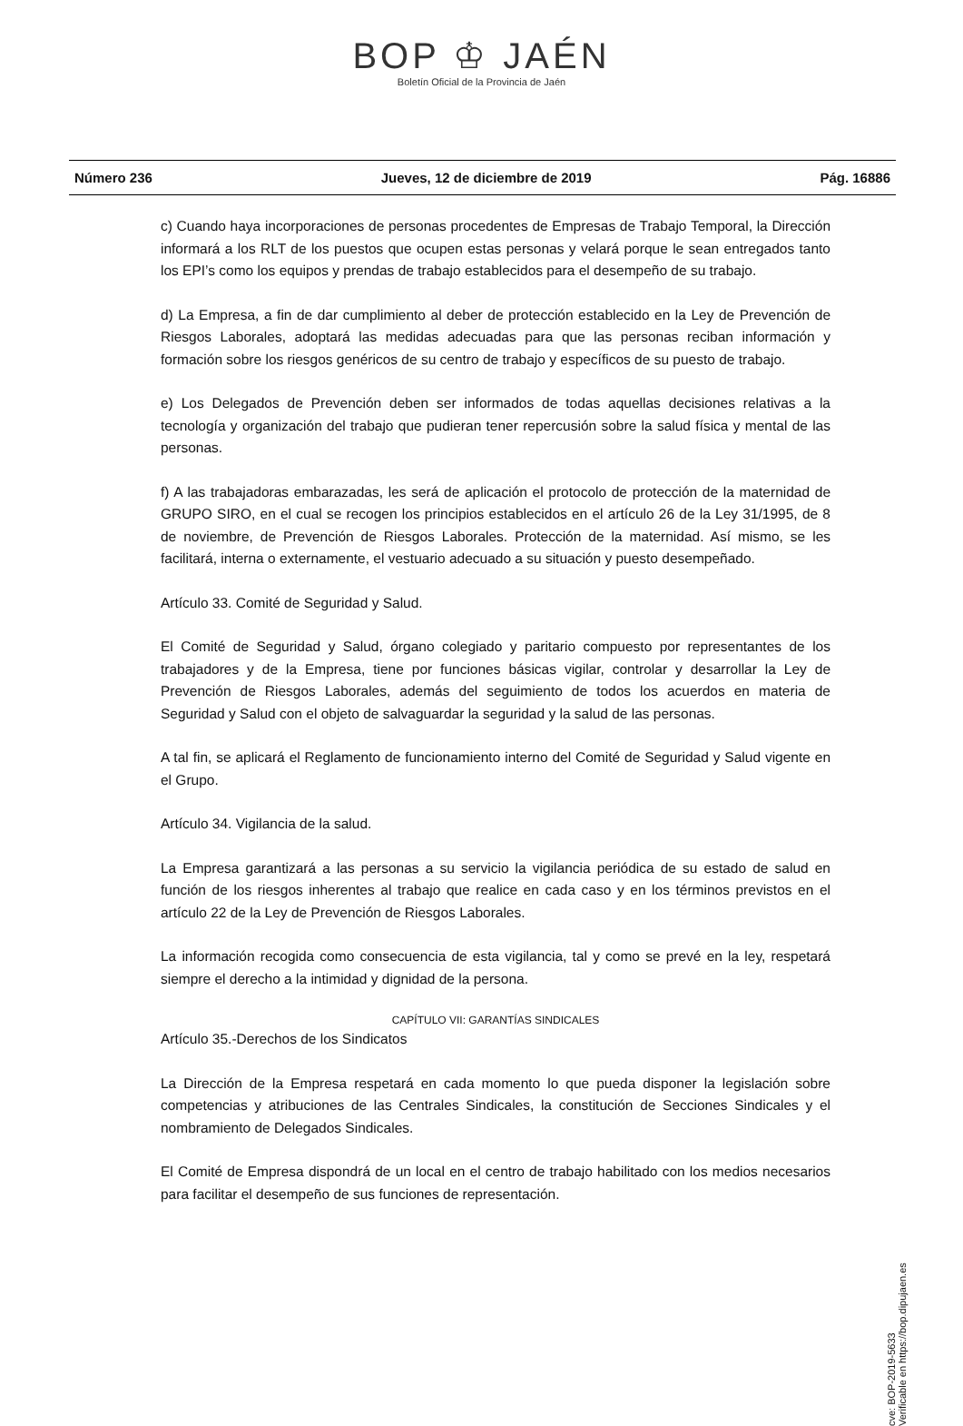BOP ♔ JAÉN
Boletín Oficial de la Provincia de Jaén
Número 236 Jueves, 12 de diciembre de 2019 Pág. 16886
c) Cuando haya incorporaciones de personas procedentes de Empresas de Trabajo Temporal, la Dirección informará a los RLT de los puestos que ocupen estas personas y velará porque le sean entregados tanto los EPI’s como los equipos y prendas de trabajo establecidos para el desempeño de su trabajo.
d) La Empresa, a fin de dar cumplimiento al deber de protección establecido en la Ley de Prevención de Riesgos Laborales, adoptará las medidas adecuadas para que las personas reciban información y formación sobre los riesgos genéricos de su centro de trabajo y específicos de su puesto de trabajo.
e) Los Delegados de Prevención deben ser informados de todas aquellas decisiones relativas a la tecnología y organización del trabajo que pudieran tener repercusión sobre la salud física y mental de las personas.
f) A las trabajadoras embarazadas, les será de aplicación el protocolo de protección de la maternidad de GRUPO SIRO, en el cual se recogen los principios establecidos en el artículo 26 de la Ley 31/1995, de 8 de noviembre, de Prevención de Riesgos Laborales. Protección de la maternidad. Así mismo, se les facilitará, interna o externamente, el vestuario adecuado a su situación y puesto desempeñado.
Artículo 33. Comité de Seguridad y Salud.
El Comité de Seguridad y Salud, órgano colegiado y paritario compuesto por representantes de los trabajadores y de la Empresa, tiene por funciones básicas vigilar, controlar y desarrollar la Ley de Prevención de Riesgos Laborales, además del seguimiento de todos los acuerdos en materia de Seguridad y Salud con el objeto de salvaguardar la seguridad y la salud de las personas.
A tal fin, se aplicará el Reglamento de funcionamiento interno del Comité de Seguridad y Salud vigente en el Grupo.
Artículo 34. Vigilancia de la salud.
La Empresa garantizará a las personas a su servicio la vigilancia periódica de su estado de salud en función de los riesgos inherentes al trabajo que realice en cada caso y en los términos previstos en el artículo 22 de la Ley de Prevención de Riesgos Laborales.
La información recogida como consecuencia de esta vigilancia, tal y como se prevé en la ley, respetará siempre el derecho a la intimidad y dignidad de la persona.
CAPÍTULO VII: GARANTÍAS SINDICALES
Artículo 35.-Derechos de los Sindicatos
La Dirección de la Empresa respetará en cada momento lo que pueda disponer la legislación sobre competencias y atribuciones de las Centrales Sindicales, la constitución de Secciones Sindicales y el nombramiento de Delegados Sindicales.
El Comité de Empresa dispondrá de un local en el centro de trabajo habilitado con los medios necesarios para facilitar el desempeño de sus funciones de representación.
cve: BOP-2019-5633
Verificable en https://bop.dipujaen.es